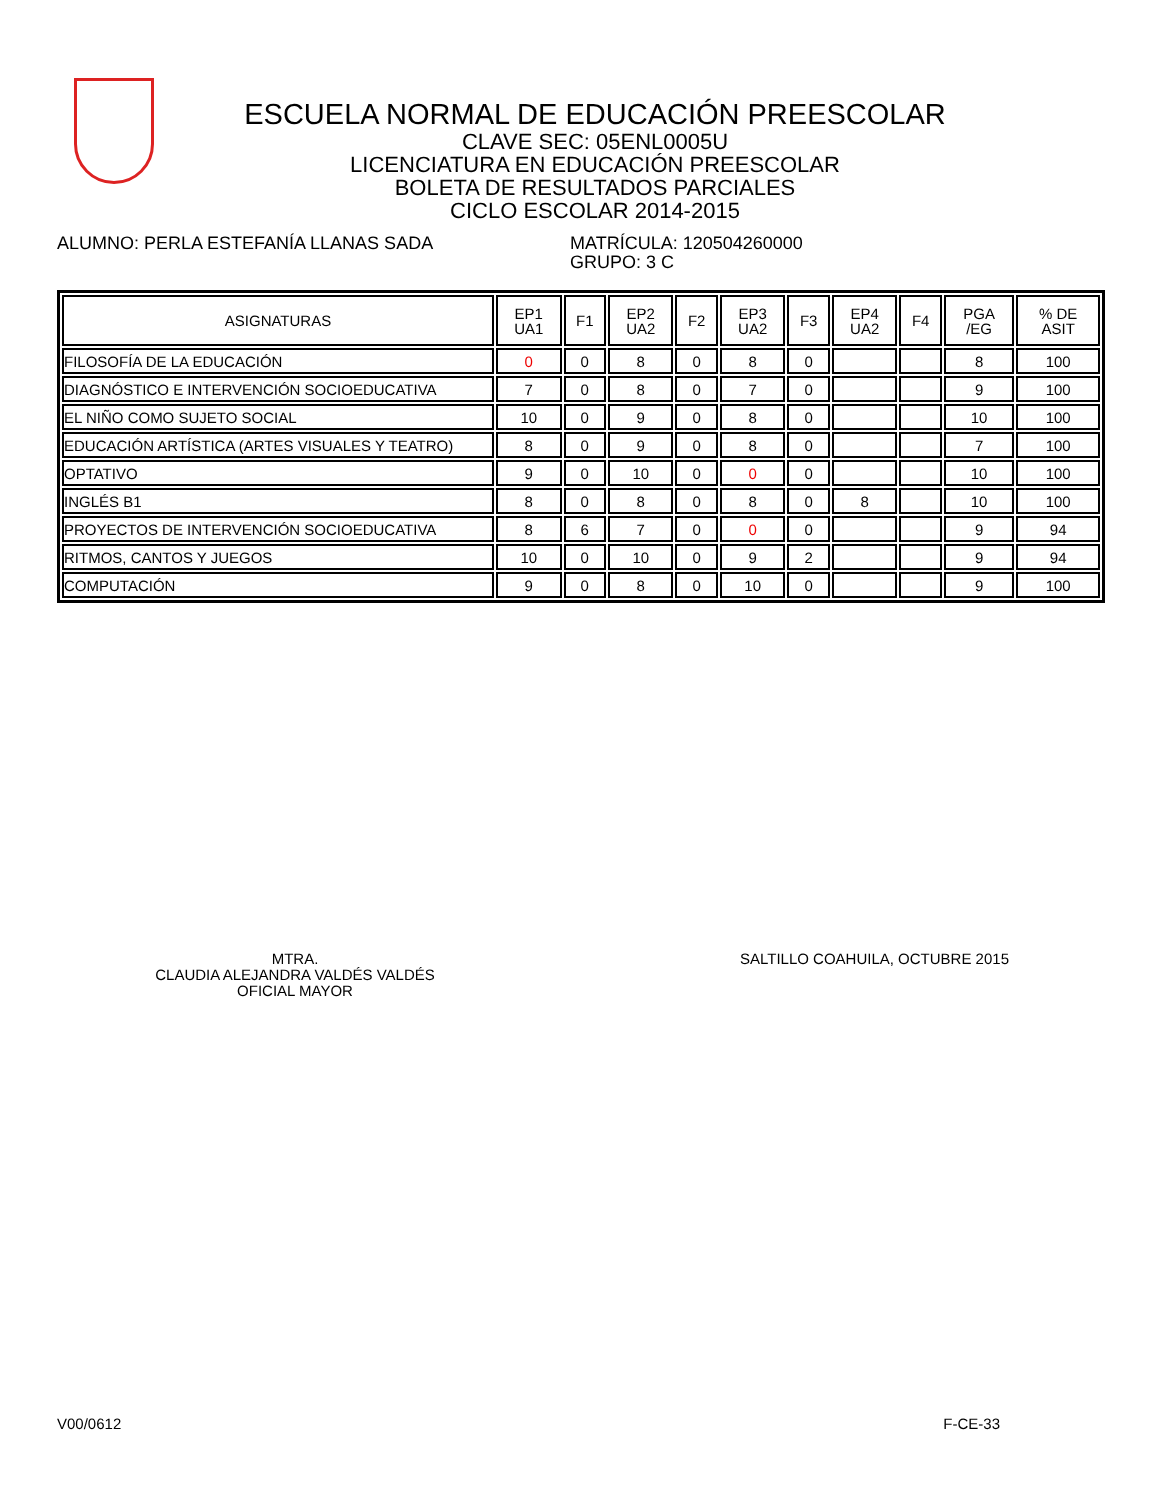ESCUELA NORMAL DE EDUCACIÓN PREESCOLAR
CLAVE SEC: 05ENL0005U
LICENCIATURA EN EDUCACIÓN PREESCOLAR
BOLETA DE RESULTADOS PARCIALES
CICLO ESCOLAR 2014-2015
ALUMNO: PERLA ESTEFANÍA LLANAS SADA MATRÍCULA: 120504260000
GRUPO: 3 C
| ASIGNATURAS | EP1 UA1 | F1 | EP2 UA2 | F2 | EP3 UA2 | F3 | EP4 UA2 | F4 | PGA /EG | % DE ASIT |
| --- | --- | --- | --- | --- | --- | --- | --- | --- | --- | --- |
| FILOSOFÍA DE LA EDUCACIÓN | 0 | 0 | 8 | 0 | 8 | 0 | | | 8 | 100 |
| DIAGNÓSTICO E INTERVENCIÓN SOCIOEDUCATIVA | 7 | 0 | 8 | 0 | 7 | 0 | | | 9 | 100 |
| EL NIÑO COMO SUJETO SOCIAL | 10 | 0 | 9 | 0 | 8 | 0 | | | 10 | 100 |
| EDUCACIÓN ARTÍSTICA (ARTES VISUALES Y TEATRO) | 8 | 0 | 9 | 0 | 8 | 0 | | | 7 | 100 |
| OPTATIVO | 9 | 0 | 10 | 0 | 0 | 0 | | | 10 | 100 |
| INGLÉS B1 | 8 | 0 | 8 | 0 | 8 | 0 | 8 | | 10 | 100 |
| PROYECTOS DE INTERVENCIÓN SOCIOEDUCATIVA | 8 | 6 | 7 | 0 | 0 | 0 | | | 9 | 94 |
| RITMOS, CANTOS Y JUEGOS | 10 | 0 | 10 | 0 | 9 | 2 | | | 9 | 94 |
| COMPUTACIÓN | 9 | 0 | 8 | 0 | 10 | 0 | | | 9 | 100 |
MTRA.
CLAUDIA ALEJANDRA VALDÉS VALDÉS
OFICIAL MAYOR
SALTILLO COAHUILA, OCTUBRE 2015
V00/0612 F-CE-33